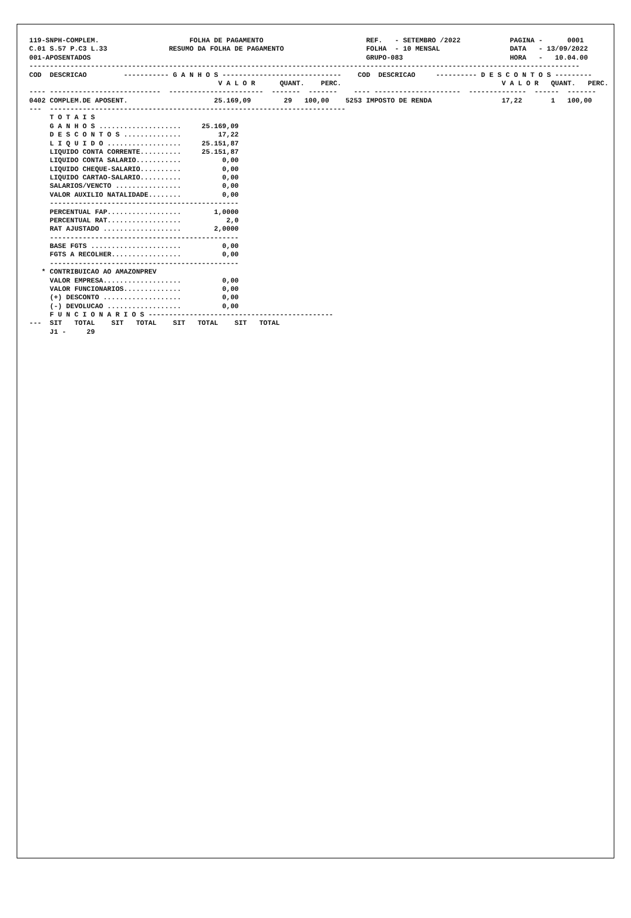119-SNPH-COMPLEM.                      FOLHA DE PAGAMENTO                         REF.   - SETEMBRO /2022            PAGINA -      0001
C.01 S.57 P.C3 L.33               RESUMO DA FOLHA DE PAGAMENTO                    FOLHA  - 10 MENSAL                 DATA   - 13/09/2022
001-APOSENTADOS                                                                   GRUPO-083                          HORA   -   10.04.00
--------------------------------------------------------------------------------------------------------------------------------------
COD  DESCRICAO         ----------- G A N H O S -----------------------------    COD  DESCRICAO     ---------- D E S C O N T O S ---------
                                              V A L O R      QUANT.    PERC.                                       V A L O R   QUANT.   PERC.
---- ---------------------------  -----------------------  -------  -------    ---- ---------------------  --------------  ------  -------
0402 COMPLEM.DE APOSENT.                     25.169,09        29   100,00    5253 IMPOSTO DE RENDA                 17,22       1   100,00
---  ------------------------------------------------------------------------
     T O T A I S
     G A N H O S ....................     25.169,09
     D E S C O N T O S ..............         17,22
     L I Q U I D O ..................     25.151,87
     LIQUIDO CONTA CORRENTE..........     25.151,87
     LIQUIDO CONTA SALARIO...........          0,00
     LIQUIDO CHEQUE-SALARIO..........          0,00
     LIQUIDO CARTAO-SALARIO..........          0,00
     SALARIOS/VENCTO ................          0,00
     VALOR AUXILIO NATALIDADE........          0,00
     ----------------------------------------------
     PERCENTUAL FAP..................        1,0000
     PERCENTUAL RAT..................           2,0
     RAT AJUSTADO ...................        2,0000
     ----------------------------------------------
     BASE FGTS ......................          0,00
     FGTS A RECOLHER.................          0,00
     ----------------------------------------------
   * CONTRIBUICAO AO AMAZONPREV
     VALOR EMPRESA...................          0,00
     VALOR FUNCIONARIOS..............          0,00
     (+) DESCONTO ...................          0,00
     (-) DEVOLUCAO ..................          0,00
     F U N C I O N A R I O S ---------------------------------------------
---  SIT   TOTAL    SIT   TOTAL    SIT   TOTAL    SIT   TOTAL
     J1 -     29